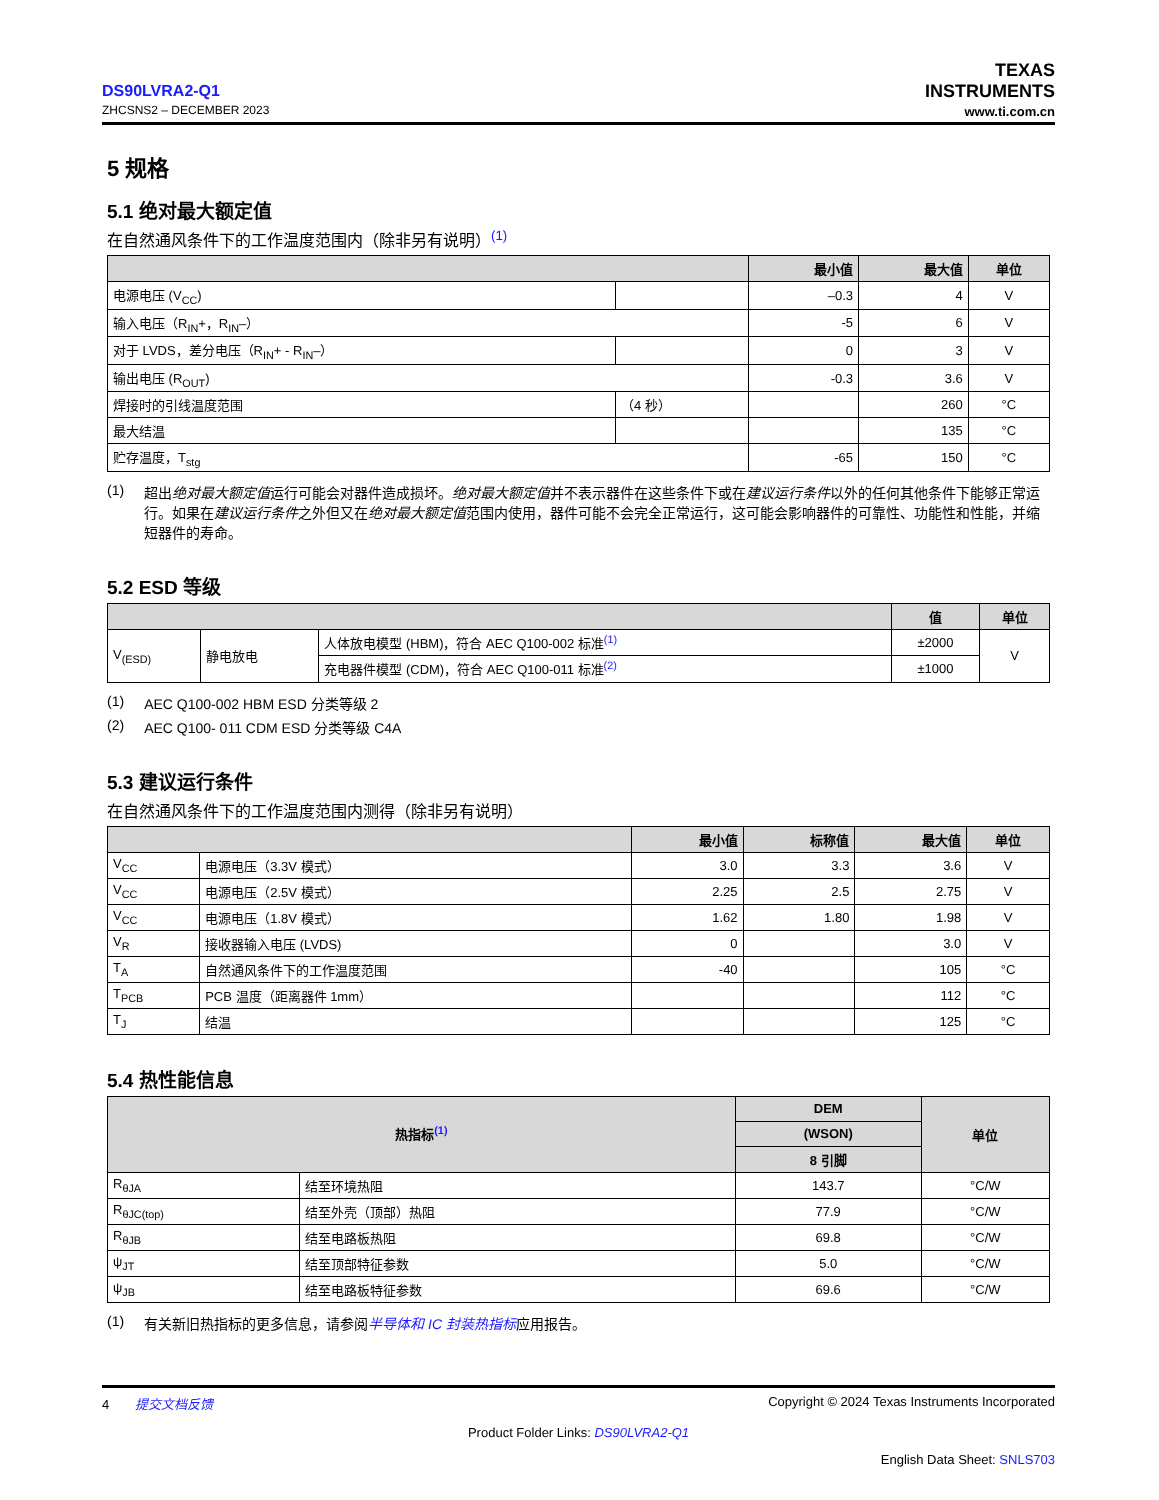DS90LVRA2-Q1
ZHCSNS2 – DECEMBER 2023
TEXAS
INSTRUMENTS
www.ti.com.cn
5 规格
5.1 绝对最大额定值
在自然通风条件下的工作温度范围内（除非另有说明）<sup>(1)</sup>
| | | 最小值 | 最大值 | 单位 |
| --- | --- | --- | --- | --- |
| 电源电压 (V<sub>CC</sub>) | | –0.3 | 4 | V |
| 输入电压（R<sub>IN</sub>+，R<sub>IN</sub>–） | | -5 | 6 | V |
| 对于 LVDS，差分电压（R<sub>IN</sub>+ - R<sub>IN</sub>–） | | 0 | 3 | V |
| 输出电压 (R<sub>OUT</sub>) | | -0.3 | 3.6 | V |
| 焊接时的引线温度范围 | （4 秒） | | 260 | °C |
| 最大结温 | | | 135 | °C |
| 贮存温度，T<sub>stg</sub> | | -65 | 150 | °C |
(1) 超出绝对最大额定值运行可能会对器件造成损坏。绝对最大额定值并不表示器件在这些条件下或在建议运行条件以外的任何其他条件下能够正常运行。如果在建议运行条件之外但又在绝对最大额定值范围内使用，器件可能不会完全正常运行，这可能会影响器件的可靠性、功能性和性能，并缩短器件的寿命。
5.2 ESD 等级
| | | | 值 | 单位 |
| --- | --- | --- | --- | --- |
| V<sub>(ESD)</sub> | 静电放电 | 人体放电模型 (HBM)，符合 AEC Q100-002 标准<sup>(1)</sup> | ±2000 | V |
| | | 充电器件模型 (CDM)，符合 AEC Q100-011 标准<sup>(2)</sup> | ±1000 | |
(1) AEC Q100-002 HBM ESD 分类等级 2
(2) AEC Q100- 011 CDM ESD 分类等级 C4A
5.3 建议运行条件
在自然通风条件下的工作温度范围内测得（除非另有说明）
| | | 最小值 | 标称值 | 最大值 | 单位 |
| --- | --- | --- | --- | --- | --- |
| V<sub>CC</sub> | 电源电压（3.3V 模式） | 3.0 | 3.3 | 3.6 | V |
| V<sub>CC</sub> | 电源电压（2.5V 模式） | 2.25 | 2.5 | 2.75 | V |
| V<sub>CC</sub> | 电源电压（1.8V 模式） | 1.62 | 1.80 | 1.98 | V |
| V<sub>R</sub> | 接收器输入电压 (LVDS) | 0 | | 3.0 | V |
| T<sub>A</sub> | 自然通风条件下的工作温度范围 | -40 | | 105 | °C |
| T<sub>PCB</sub> | PCB 温度（距离器件 1mm） | | | 112 | °C |
| T<sub>J</sub> | 结温 | | | 125 | °C |
5.4 热性能信息
| 热指标<sup>(1)</sup> | | DEM | 单位 |
| --- | --- | --- | --- |
| | | (WSON) | |
| | | 8 引脚 | |
| R<sub>θJA</sub> | 结至环境热阻 | 143.7 | °C/W |
| R<sub>θJC(top)</sub> | 结至外壳（顶部）热阻 | 77.9 | °C/W |
| R<sub>θJB</sub> | 结至电路板热阻 | 69.8 | °C/W |
| ψ<sub>JT</sub> | 结至顶部特征参数 | 5.0 | °C/W |
| ψ<sub>JB</sub> | 结至电路板特征参数 | 69.6 | °C/W |
(1) 有关新旧热指标的更多信息，请参阅半导体和 IC 封装热指标应用报告。
4 提交文档反馈 Copyright © 2024 Texas Instruments Incorporated
Product Folder Links: DS90LVRA2-Q1
English Data Sheet: SNLS703